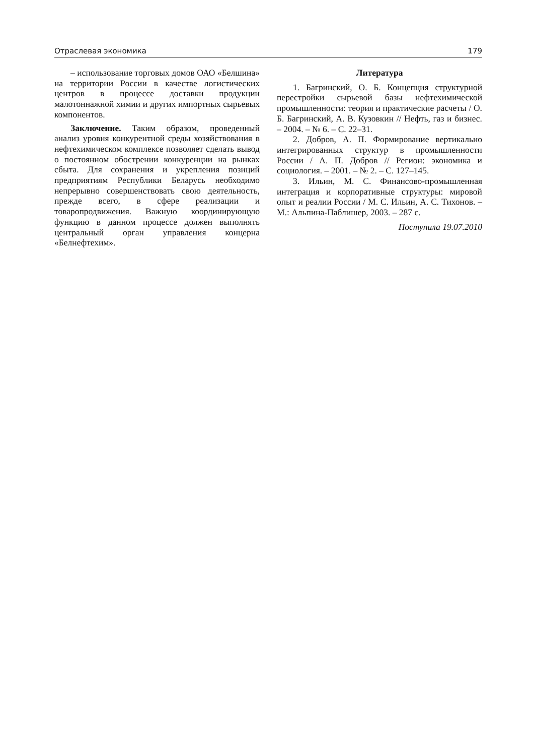Отраслевая экономика 179
– использование торговых домов ОАО «Белшина» на территории России в качестве логистических центров в процессе доставки продукции малотоннажной химии и других импортных сырьевых компонентов.
Заключение. Таким образом, проведенный анализ уровня конкурентной среды хозяйствования в нефтехимическом комплексе позволяет сделать вывод о постоянном обострении конкуренции на рынках сбыта. Для сохранения и укрепления позиций предприятиям Республики Беларусь необходимо непрерывно совершенствовать свою деятельность, прежде всего, в сфере реализации и товаропродвижения. Важную координирующую функцию в данном процессе должен выполнять центральный орган управления концерна «Белнефтехим».
Литература
1. Багринский, О. Б. Концепция структурной перестройки сырьевой базы нефтехимической промышленности: теория и практические расчеты / О. Б. Багринский, А. В. Кузовкин // Нефть, газ и бизнес. – 2004. – № 6. – С. 22–31.
2. Добров, А. П. Формирование вертикально интегрированных структур в промышленности России / А. П. Добров // Регион: экономика и социология. – 2001. – № 2. – С. 127–145.
3. Ильин, М. С. Финансово-промышленная интеграция и корпоративные структуры: мировой опыт и реалии России / М. С. Ильин, А. С. Тихонов. – М.: Альпина-Паблишер, 2003. – 287 с.
Поступила 19.07.2010